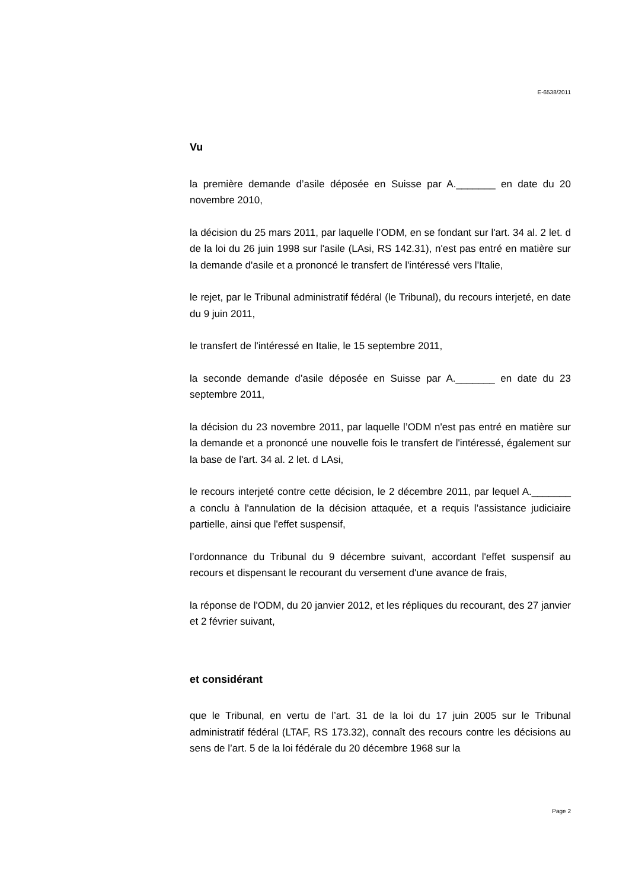E-6538/2011
Vu
la première demande d’asile déposée en Suisse par A._______ en date du 20 novembre 2010,
la décision du 25 mars 2011, par laquelle l’ODM, en se fondant sur l'art. 34 al. 2 let. d de la loi du 26 juin 1998 sur l'asile (LAsi, RS 142.31), n'est pas entré en matière sur la demande d'asile et a prononcé le transfert de l'intéressé vers l'Italie,
le rejet, par le Tribunal administratif fédéral (le Tribunal), du recours interjeté, en date du 9 juin 2011,
le transfert de l'intéressé en Italie, le 15 septembre 2011,
la seconde demande d’asile déposée en Suisse par A._______ en date du 23 septembre 2011,
la décision du 23 novembre 2011, par laquelle l’ODM n'est pas entré en matière sur la demande et a prononcé une nouvelle fois le transfert de l'intéressé, également sur la base de l'art. 34 al. 2 let. d LAsi,
le recours interjeté contre cette décision, le 2 décembre 2011, par lequel A._______ a conclu à l'annulation de la décision attaquée, et a requis l’assistance judiciaire partielle, ainsi que l'effet suspensif,
l’ordonnance du Tribunal du 9 décembre suivant, accordant l'effet suspensif au recours et dispensant le recourant du versement d'une avance de frais,
la réponse de l'ODM, du 20 janvier 2012, et les répliques du recourant, des 27 janvier et 2 février suivant,
et considérant
que le Tribunal, en vertu de l’art. 31 de la loi du 17 juin 2005 sur le Tribunal administratif fédéral (LTAF, RS 173.32), connaît des recours contre les décisions au sens de l’art. 5 de la loi fédérale du 20 décembre 1968 sur la
Page 2